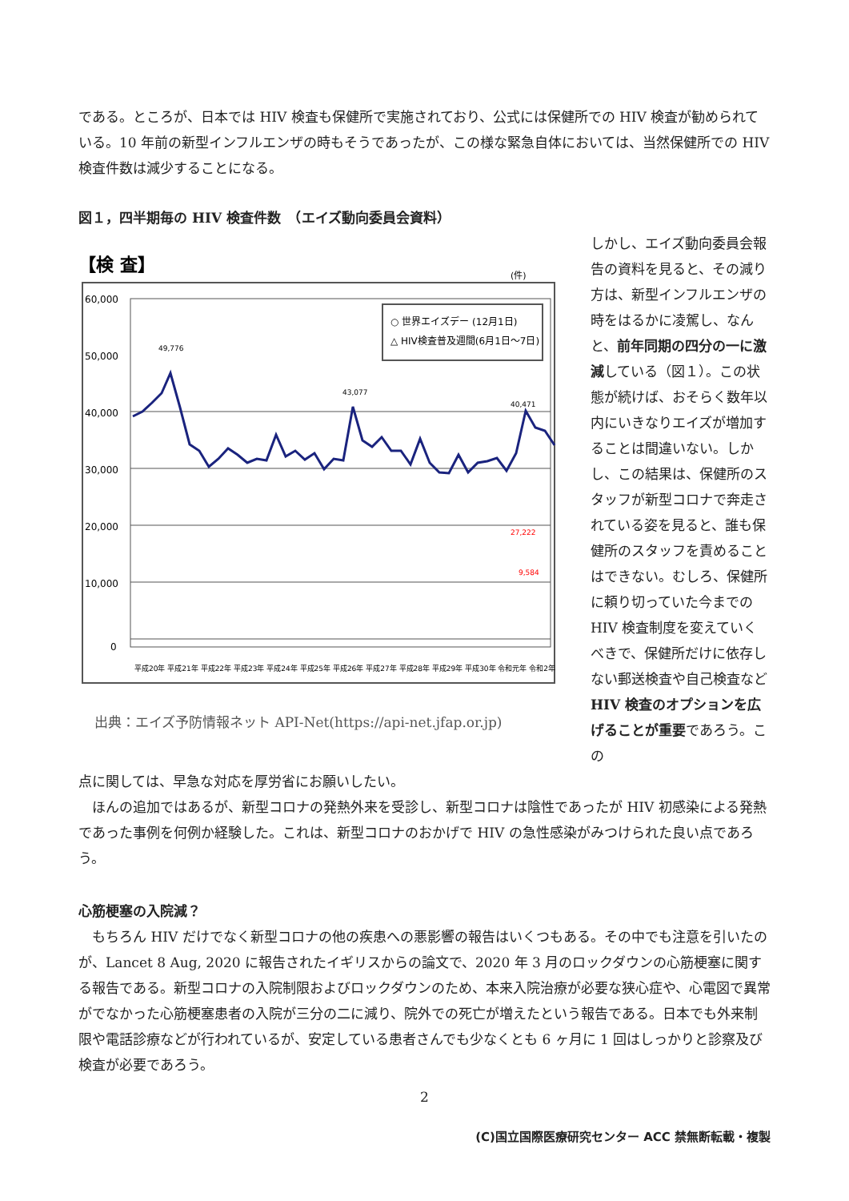である。ところが、日本では HIV 検査も保健所で実施されており、公式には保健所での HIV 検査が勧められている。10 年前の新型インフルエンザの時もそうであったが、この様な緊急自体においては、当然保健所での HIV 検査件数は減少することになる。
図１，四半期毎の HIV 検査件数　（エイズ動向委員会資料）
【検 査】
(件)
60,000
50,000
40,000
30,000
20,000
10,000
0
○ 世界エイズデー (12月1日)
△ HIV検査普及週間(6月1日～7日)
43,077
49,776
40,471
27,222
9,584
平成20年 平成21年 平成22年 平成23年 平成24年 平成25年 平成26年 平成27年 平成28年 平成29年 平成30年 令和元年 令和2年
出典：エイズ予防情報ネット API-Net(https://api-net.jfap.or.jp)
しかし、エイズ動向委員会報告の資料を見ると、その減り方は、新型インフルエンザの時をはるかに凌駕し、なんと、前年同期の四分の一に激減している（図１）。この状態が続けば、おそらく数年以内にいきなりエイズが増加することは間違いない。しかし、この結果は、保健所のスタッフが新型コロナで奔走されている姿を見ると、誰も保健所のスタッフを責めることはできない。むしろ、保健所に頼り切っていた今までの HIV 検査制度を変えていくべきで、保健所だけに依存しない郵送検査や自己検査など HIV 検査のオプションを広げることが重要であろう。この
点に関しては、早急な対応を厚労省にお願いしたい。
　ほんの追加ではあるが、新型コロナの発熱外来を受診し、新型コロナは陰性であったが HIV 初感染による発熱であった事例を何例か経験した。これは、新型コロナのおかげで HIV の急性感染がみつけられた良い点であろう。
心筋梗塞の入院減？
　もちろん HIV だけでなく新型コロナの他の疾患への悪影響の報告はいくつもある。その中でも注意を引いたのが、Lancet 8 Aug, 2020 に報告されたイギリスからの論文で、2020 年 3 月のロックダウンの心筋梗塞に関する報告である。新型コロナの入院制限およびロックダウンのため、本来入院治療が必要な狭心症や、心電図で異常がでなかった心筋梗塞患者の入院が三分の二に減り、院外での死亡が増えたという報告である。日本でも外来制限や電話診療などが行われているが、安定している患者さんでも少なくとも 6 ヶ月に 1 回はしっかりと診察及び検査が必要であろう。
2
(C)国立国際医療研究センター ACC 禁無断転載・複製